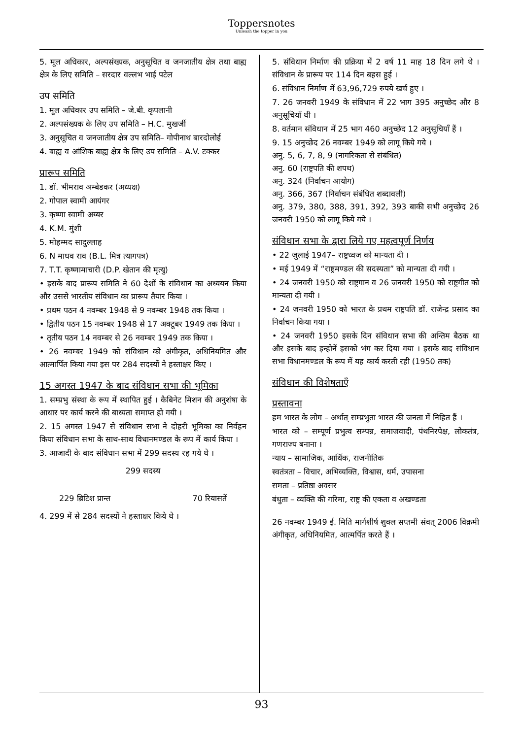Toppersnotes
Unleash the topper in you
5. मूल अधिकार, अल्पसंख्यक, अनुसूचित व जनजातीय क्षेत्र तथा बाह्य क्षेत्र के लिए समिति – सरदार वल्लभ भाई पटेल
उप समिति
1. मूल अधिकार उप समिति – जे.बी. कृपलानी
2. अल्पसंख्यक के लिए उप समिति – H.C. मुखर्जी
3. अनुसूचित व जनजातीय क्षेत्र उप समिति– गोपीनाथ बारदोलोई
4. बाह्य व आंशिक बाह्य क्षेत्र के लिए उप समिति – A.V. टक्कर
प्रारूप समिति
1. डॉ. भीमराव अम्बेडकर (अध्यक्ष)
2. गोपाल स्वामी आयंगर
3. कृष्णा स्वामी अय्यर
4. K.M. मुंशी
5. मोहम्मद सादुल्लाह
6. N माधव राव (B.L. मित्र त्यागपत्र)
7. T.T. कृष्णामाचारी (D.P. खेतान की मृत्यु)
• इसके बाद प्रारूप समिति ने 60 देशों के संविधान का अध्ययन किया और उससे भारतीय संविधान का प्रारूप तैयार किया ।
• प्रथम पठन 4 नवम्बर 1948 से 9 नवम्बर 1948 तक किया ।
• द्वितीय पठन 15 नवम्बर 1948 से 17 अक्टूबर 1949 तक किया ।
• तृतीय पठन 14 नवम्बर से 26 नवम्बर 1949 तक किया ।
• 26 नवम्बर 1949 को संविधान को अंगीकृत, अधिनियमित और आत्मार्पित किया गया इस पर 284 सदस्यों ने हस्ताक्षर किए ।
15 अगस्त 1947 के बाद संविधान सभा की भूमिका
1. सम्प्रभु संस्था के रूप में स्थापित हुई । कैबिनेट मिशन की अनुशंषा के आधार पर कार्य करने की बाध्यता समाप्त हो गयी ।
2. 15 अगस्त 1947 से संविधान सभा ने दोहरी भूमिका का निर्वहन किया संविधान सभा के साथ-साथ विधानमण्डल के रूप में कार्य किया ।
3. आजादी के बाद संविधान सभा में 299 सदस्य रह गये थे ।
299 सदस्य
229 ब्रिटिश प्रान्त 70 रियासतें
4. 299 में से 284 सदस्यों ने हस्ताक्षर किये थे ।
5. संविधान निर्माण की प्रक्रिया में 2 वर्ष 11 माह 18 दिन लगे थे । संविधान के प्रारूप पर 114 दिन बहस हुई ।
6. संविधान निर्माण में 63,96,729 रुपये खर्च हुए ।
7. 26 जनवरी 1949 के संविधान में 22 भाग 395 अनुच्छेद और 8 अनुसूचियाँ थी ।
8. वर्तमान संविधान में 25 भाग 460 अनुच्छेद 12 अनुसूचियाँ हैं ।
9. 15 अनुच्छेद 26 नवम्बर 1949 को लागू किये गये ।
अनु. 5, 6, 7, 8, 9 (नागरिकता से संबंधित)
अनु. 60 (राष्ट्रपति की शपथ)
अनु. 324 (निर्वाचन आयोग)
अनु. 366, 367 (निर्वाचन संबंधित शब्दावली)
अनु. 379, 380, 388, 391, 392, 393 बाकी सभी अनुच्छेद 26 जनवरी 1950 को लागू किये गये ।
संविधान सभा के द्वारा लिये गए महत्वपूर्ण निर्णय
• 22 जुलाई 1947– राष्ट्रध्वज को मान्यता दी ।
• मई 1949 में “राष्ट्रमण्डल की सदस्यता” को मान्यता दी गयी ।
• 24 जनवरी 1950 को राष्ट्रगान व 26 जनवरी 1950 को राष्ट्रगीत को मान्यता दी गयी ।
• 24 जनवरी 1950 को भारत के प्रथम राष्ट्रपति डॉ. राजेन्द्र प्रसाद का निर्वाचन किया गया ।
• 24 जनवरी 1950 इसके दिन संविधान सभा की अन्तिम बैठक था और इसके बाद इन्होनें इसको भंग कर दिया गया । इसके बाद संविधान सभा विधानमण्डल के रूप में यह कार्य करती रही (1950 तक)
संविधान की विशेषताएँ
प्रस्तावना
हम भारत के लोग – अर्थात् सम्प्रभुता भारत की जनता में निहित हैं ।
भारत को – सम्पूर्ण प्रभुत्व सम्पन्न, समाजवादी, पंथनिरपेक्ष, लोकतंत्र, गणराज्य बनाना ।
न्याय – सामाजिक, आर्थिक, राजनीतिक
स्वतंत्रता – विचार, अभिव्यक्ति, विश्वास, धर्म, उपासना
समता – प्रतिष्ठा अवसर
बंधुता – व्यक्ति की गरिमा, राष्ट्र की एकता व अखण्डता
26 नवम्बर 1949 ई. मिति मार्गशीर्ष शुक्ल सप्तमी संवत् 2006 विक्रमी अंगीकृत, अधिनियमित, आत्मर्पित करते हैं ।
93